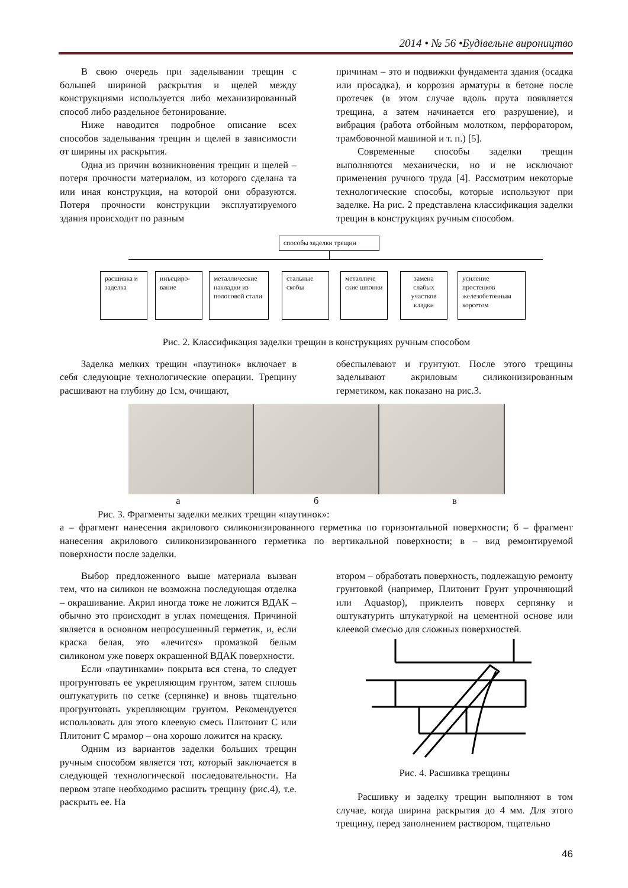2014 • № 56 •Будівельне вироництво
В свою очередь при заделывании трещин с большей шириной раскрытия и щелей между конструкциями используется либо механизированный способ либо раздельное бетонирование.
Ниже наводится подробное описание всех способов заделывания трещин и щелей в зависимости от ширины их раскрытия.
Одна из причин возникновения трещин и щелей – потеря прочности материалом, из которого сделана та или иная конструкция, на которой они образуются. Потеря прочности конструкции эксплуатируемого здания происходит по разным
причинам – это и подвижки фундамента здания (осадка или просадка), и коррозия арматуры в бетоне после протечек (в этом случае вдоль прута появляется трещина, а затем начинается его разрушение), и вибрация (работа отбойным молотком, перфоратором, трамбовочной машиной и т. п.) [5].
Современные способы заделки трещин выполняются механически, но и не исключают применения ручного труда [4]. Рассмотрим некоторые технологические способы, которые используют при заделке. На рис. 2 представлена классификация заделки трещин в конструкциях ручным способом.
способы заделки трещин
расшивка и заделка
инъециро-вание
металлические накладки из полосовой стали
стальные скобы
металличе ские шпонки
замена слабых участков кладки
усиление простенков железобетонным корсетом
Рис. 2. Классификация заделки трещин в конструкциях ручным способом
Заделка мелких трещин «паутинок» включает в себя следующие технологические операции. Трещину расшивают на глубину до 1см, очищают,
обеспылевают и грунтуют. После этого трещины заделывают акриловым силиконизированным герметиком, как показано на рис.3.
а б в
Рис. 3. Фрагменты заделки мелких трещин «паутинок»:
а – фрагмент нанесения акрилового силиконизированного герметика по горизонтальной поверхности; б – фрагмент нанесения акрилового силиконизированного герметика по вертикальной поверхности; в – вид ремонтируемой поверхности после заделки.
Выбор предложенного выше материала вызван тем, что на силикон не возможна последующая отделка – окрашивание. Акрил иногда тоже не ложится ВДАК – обычно это происходит в углах помещения. Причиной является в основном непросушенный герметик, и, если краска белая, это «лечится» промазкой белым силиконом уже поверх окрашенной ВДАК поверхности.
Если «паутинками» покрыта вся стена, то следует прогрунтовать ее укрепляющим грунтом, затем сплошь оштукатурить по сетке (серпянке) и вновь тщательно прогрунтовать укрепляющим грунтом. Рекомендуется использовать для этого клеевую смесь Плитонит С или Плитонит С мрамор – она хорошо ложится на краску.
Одним из вариантов заделки больших трещин ручным способом является тот, который заключается в следующей технологической последовательности. На первом этапе необходимо расшить трещину (рис.4), т.е. раскрыть ее. На
втором – обработать поверхность, подлежащую ремонту грунтовкой (например, Плитонит Грунт упрочняющий или Aquastop), приклеить поверх серпянку и оштукатурить штукатуркой на цементной основе или клеевой смесью для сложных поверхностей.
Рис. 4. Расшивка трещины
Расшивку и заделку трещин выполняют в том случае, когда ширина раскрытия до 4 мм. Для этого трещину, перед заполнением раствором, тщательно
46